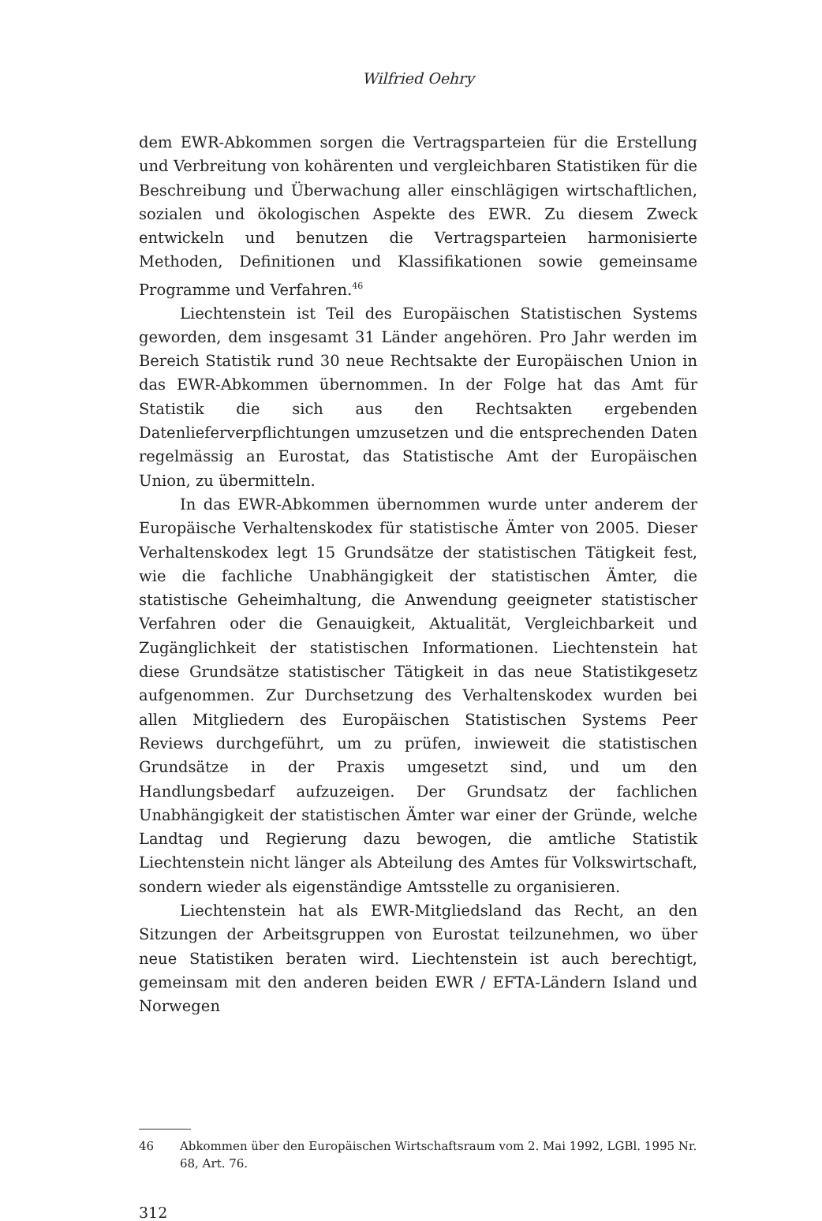Wilfried Oehry
dem EWR-Abkommen sorgen die Vertragsparteien für die Erstellung und Verbreitung von kohärenten und vergleichbaren Statistiken für die Beschreibung und Überwachung aller einschlägigen wirtschaftlichen, sozialen und ökologischen Aspekte des EWR. Zu diesem Zweck entwickeln und benutzen die Vertragsparteien harmonisierte Methoden, Definitionen und Klassifikationen sowie gemeinsame Programme und Verfahren.<sup>46</sup>
Liechtenstein ist Teil des Europäischen Statistischen Systems geworden, dem insgesamt 31 Länder angehören. Pro Jahr werden im Bereich Statistik rund 30 neue Rechtsakte der Europäischen Union in das EWR-Abkommen übernommen. In der Folge hat das Amt für Statistik die sich aus den Rechtsakten ergebenden Datenlieferverpflichtungen umzusetzen und die entsprechenden Daten regelmässig an Eurostat, das Statistische Amt der Europäischen Union, zu übermitteln.
In das EWR-Abkommen übernommen wurde unter anderem der Europäische Verhaltenskodex für statistische Ämter von 2005. Dieser Verhaltenskodex legt 15 Grundsätze der statistischen Tätigkeit fest, wie die fachliche Unabhängigkeit der statistischen Ämter, die statistische Geheimhaltung, die Anwendung geeigneter statistischer Verfahren oder die Genauigkeit, Aktualität, Vergleichbarkeit und Zugänglichkeit der statistischen Informationen. Liechtenstein hat diese Grundsätze statistischer Tätigkeit in das neue Statistikgesetz aufgenommen. Zur Durchsetzung des Verhaltenskodex wurden bei allen Mitgliedern des Europäischen Statistischen Systems Peer Reviews durchgeführt, um zu prüfen, inwieweit die statistischen Grundsätze in der Praxis umgesetzt sind, und um den Handlungsbedarf aufzuzeigen. Der Grundsatz der fachlichen Unabhängigkeit der statistischen Ämter war einer der Gründe, welche Landtag und Regierung dazu bewogen, die amtliche Statistik Liechtenstein nicht länger als Abteilung des Amtes für Volkswirtschaft, sondern wieder als eigenständige Amtsstelle zu organisieren.
Liechtenstein hat als EWR-Mitgliedsland das Recht, an den Sitzungen der Arbeitsgruppen von Eurostat teilzunehmen, wo über neue Statistiken beraten wird. Liechtenstein ist auch berechtigt, gemeinsam mit den anderen beiden EWR / EFTA-Ländern Island und Norwegen
46 Abkommen über den Europäischen Wirtschaftsraum vom 2. Mai 1992, LGBl. 1995 Nr. 68, Art. 76.
312